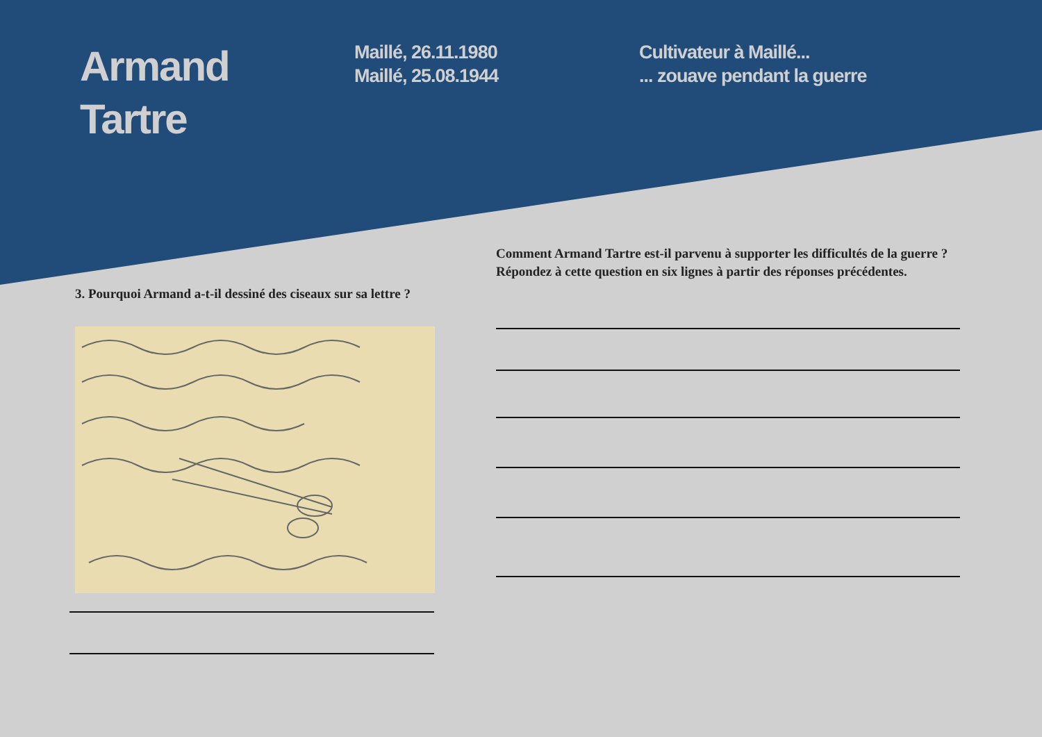Armand
Tartre
Maillé, 26.11.1980
Maillé, 25.08.1944
Cultivateur à Maillé...
... zouave pendant la guerre
3. Pourquoi Armand a-t-il dessiné des ciseaux sur sa lettre ?
Comment Armand Tartre est-il parvenu à supporter les difficultés de la guerre ?
Répondez à cette question en six lignes à partir des réponses précédentes.